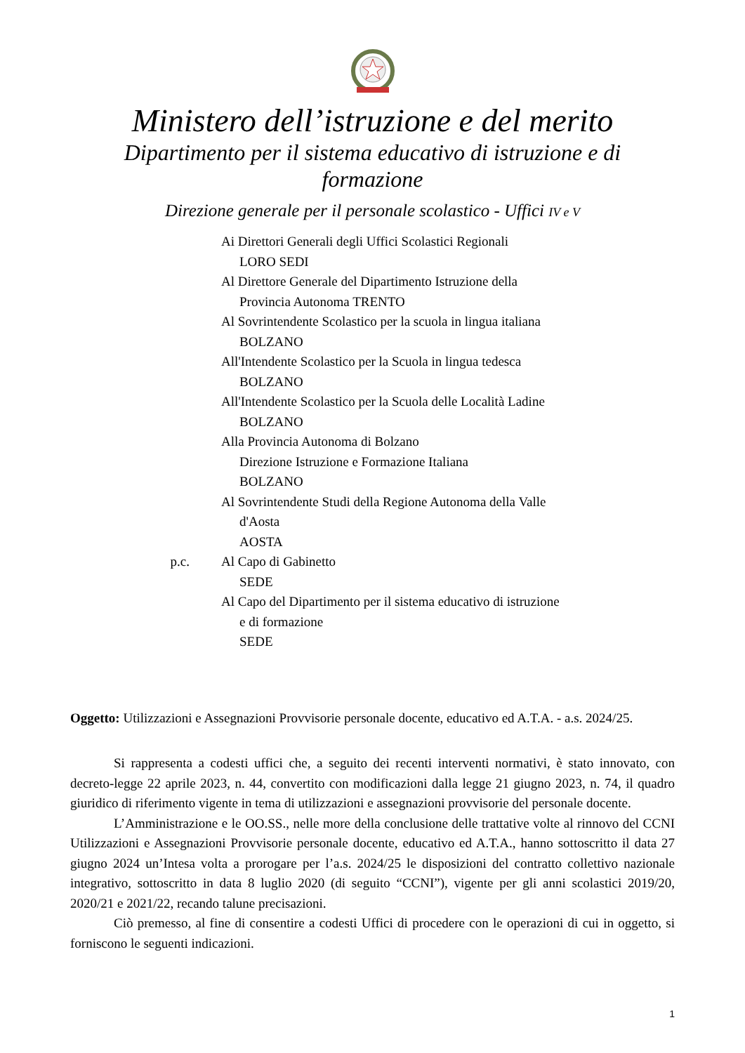Ministero dell’istruzione e del merito
Dipartimento per il sistema educativo di istruzione e di formazione
Direzione generale per il personale scolastico - Uffici IV e V
Ai Direttori Generali degli Uffici Scolastici Regionali
LORO SEDI
Al Direttore Generale del Dipartimento Istruzione della
Provincia Autonoma TRENTO
Al Sovrintendente Scolastico per la scuola in lingua italiana
BOLZANO
All'Intendente Scolastico per la Scuola in lingua tedesca
BOLZANO
All'Intendente Scolastico per la Scuola delle Località Ladine
BOLZANO
Alla Provincia Autonoma di Bolzano
Direzione Istruzione e Formazione Italiana
BOLZANO
Al Sovrintendente Studi della Regione Autonoma della Valle
d'Aosta
AOSTA
p.c. Al Capo di Gabinetto
SEDE
Al Capo del Dipartimento per il sistema educativo di istruzione
e di formazione
SEDE
Oggetto: Utilizzazioni e Assegnazioni Provvisorie personale docente, educativo ed A.T.A. - a.s. 2024/25.
Si rappresenta a codesti uffici che, a seguito dei recenti interventi normativi, è stato innovato, con decreto-legge 22 aprile 2023, n. 44, convertito con modificazioni dalla legge 21 giugno 2023, n. 74, il quadro giuridico di riferimento vigente in tema di utilizzazioni e assegnazioni provvisorie del personale docente.
L’Amministrazione e le OO.SS., nelle more della conclusione delle trattative volte al rinnovo del CCNI Utilizzazioni e Assegnazioni Provvisorie personale docente, educativo ed A.T.A., hanno sottoscritto il data 27 giugno 2024 un’Intesa volta a prorogare per l’a.s. 2024/25 le disposizioni del contratto collettivo nazionale integrativo, sottoscritto in data 8 luglio 2020 (di seguito “CCNI”), vigente per gli anni scolastici 2019/20, 2020/21 e 2021/22, recando talune precisazioni.
Ciò premesso, al fine di consentire a codesti Uffici di procedere con le operazioni di cui in oggetto, si forniscono le seguenti indicazioni.
1